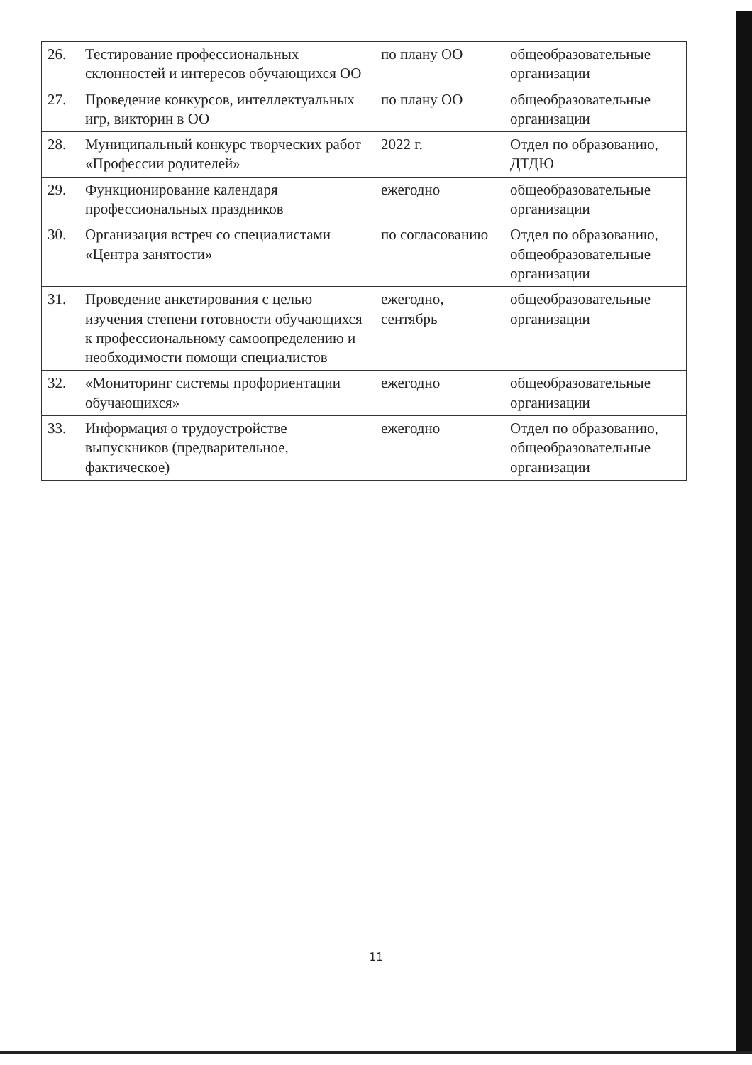| 26. | Тестирование профессиональных склонностей и интересов обучающихся ОО | по плану ОО | общеобразовательные организации |
| 27. | Проведение конкурсов, интеллектуальных игр, викторин в ОО | по плану ОО | общеобразовательные организации |
| 28. | Муниципальный конкурс творческих работ «Профессии родителей» | 2022 г. | Отдел по образованию, ДТДЮ |
| 29. | Функционирование календаря профессиональных праздников | ежегодно | общеобразовательные организации |
| 30. | Организация встреч со специалистами «Центра занятости» | по согласованию | Отдел по образованию, общеобразовательные организации |
| 31. | Проведение анкетирования с целью изучения степени готовности обучающихся к профессиональному самоопределению и необходимости помощи специалистов | ежегодно, сентябрь | общеобразовательные организации |
| 32. | «Мониторинг системы профориентации обучающихся» | ежегодно | общеобразовательные организации |
| 33. | Информация о трудоустройстве выпускников (предварительное, фактическое) | ежегодно | Отдел по образованию, общеобразовательные организации |
11